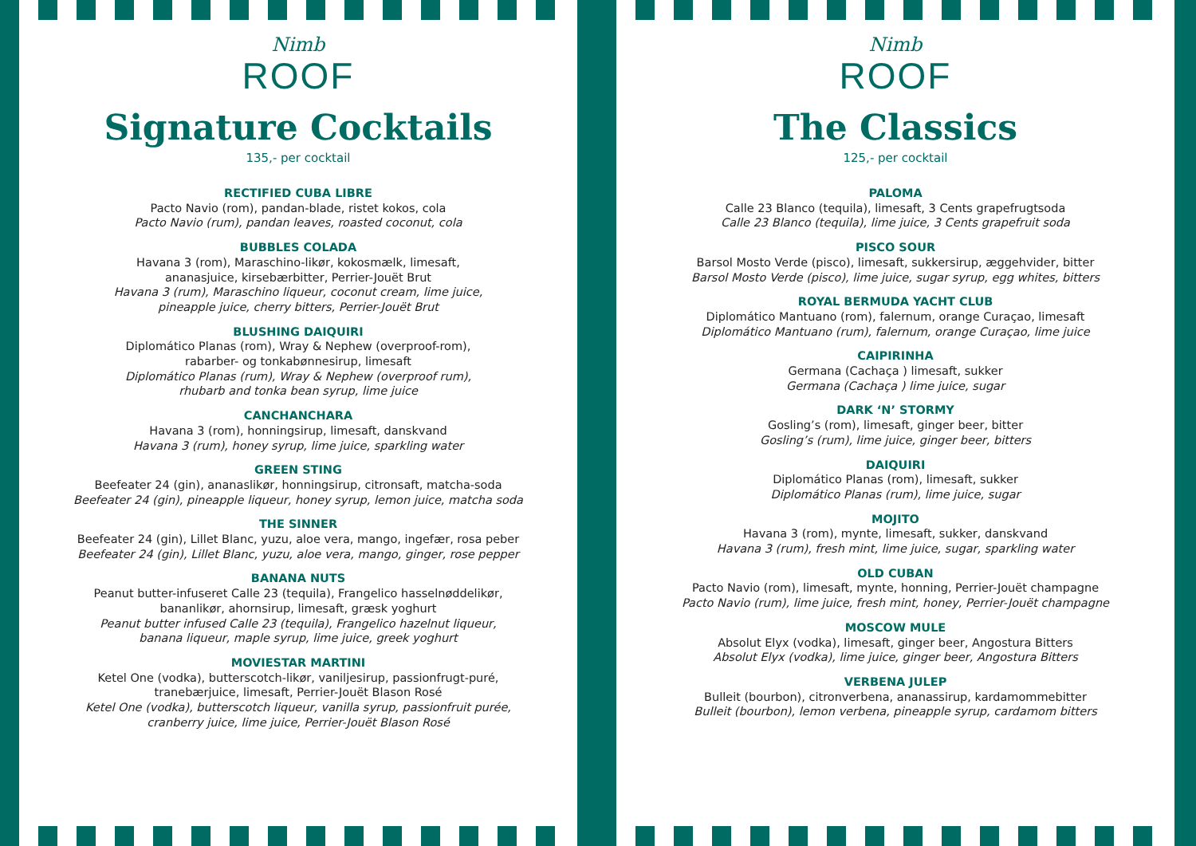Nimb
ROOF
Signature Cocktails
135,- per cocktail
RECTIFIED CUBA LIBRE
Pacto Navio (rom), pandan-blade, ristet kokos, cola
Pacto Navio (rum), pandan leaves, roasted coconut, cola
BUBBLES COLADA
Havana 3 (rom), Maraschino-likør, kokosmælk, limesaft,
ananasjuice, kirsebærbitter, Perrier-Jouët Brut
Havana 3 (rum), Maraschino liqueur, coconut cream, lime juice,
pineapple juice, cherry bitters, Perrier-Jouët Brut
BLUSHING DAIQUIRI
Diplomático Planas (rom), Wray & Nephew (overproof-rom),
rabarber- og tonkabønnesirup, limesaft
Diplomático Planas (rum), Wray & Nephew (overproof rum),
rhubarb and tonka bean syrup, lime juice
CANCHANCHARA
Havana 3 (rom), honningsirup, limesaft, danskvand
Havana 3 (rum), honey syrup, lime juice, sparkling water
GREEN STING
Beefeater 24 (gin), ananaslikør, honningsirup, citronsaft, matcha-soda
Beefeater 24 (gin), pineapple liqueur, honey syrup, lemon juice, matcha soda
THE SINNER
Beefeater 24 (gin), Lillet Blanc, yuzu, aloe vera, mango, ingefær, rosa peber
Beefeater 24 (gin), Lillet Blanc, yuzu, aloe vera, mango, ginger, rose pepper
BANANA NUTS
Peanut butter-infuseret Calle 23 (tequila), Frangelico hasselnøddelikør,
bananlikør, ahornsirup, limesaft, græsk yoghurt
Peanut butter infused Calle 23 (tequila), Frangelico hazelnut liqueur,
banana liqueur, maple syrup, lime juice, greek yoghurt
MOVIESTAR MARTINI
Ketel One (vodka), butterscotch-likør, vaniljesirup, passionfrugt-puré,
tranebærjuice, limesaft, Perrier-Jouët Blason Rosé
Ketel One (vodka), butterscotch liqueur, vanilla syrup, passionfruit purée,
cranberry juice, lime juice, Perrier-Jouët Blason Rosé
Nimb
ROOF
The Classics
125,- per cocktail
PALOMA
Calle 23 Blanco (tequila), limesaft, 3 Cents grapefrugtsoda
Calle 23 Blanco (tequila), lime juice, 3 Cents grapefruit soda
PISCO SOUR
Barsol Mosto Verde (pisco), limesaft, sukkersirup, æggehvider, bitter
Barsol Mosto Verde (pisco), lime juice, sugar syrup, egg whites, bitters
ROYAL BERMUDA YACHT CLUB
Diplomático Mantuano (rom), falernum, orange Curaçao, limesaft
Diplomático Mantuano (rum), falernum, orange Curaçao, lime juice
CAIPIRINHA
Germana (Cachaça ) limesaft, sukker
Germana (Cachaça ) lime juice, sugar
DARK ‘N’ STORMY
Gosling’s (rom), limesaft, ginger beer, bitter
Gosling’s (rum), lime juice, ginger beer, bitters
DAIQUIRI
Diplomático Planas (rom), limesaft, sukker
Diplomático Planas (rum), lime juice, sugar
MOJITO
Havana 3 (rom), mynte, limesaft, sukker, danskvand
Havana 3 (rum), fresh mint, lime juice, sugar, sparkling water
OLD CUBAN
Pacto Navio (rom), limesaft, mynte, honning, Perrier-Jouët champagne
Pacto Navio (rum), lime juice, fresh mint, honey, Perrier-Jouët champagne
MOSCOW MULE
Absolut Elyx (vodka), limesaft, ginger beer, Angostura Bitters
Absolut Elyx (vodka), lime juice, ginger beer, Angostura Bitters
VERBENA JULEP
Bulleit (bourbon), citronverbena, ananassirup, kardamommebitter
Bulleit (bourbon), lemon verbena, pineapple syrup, cardamom bitters